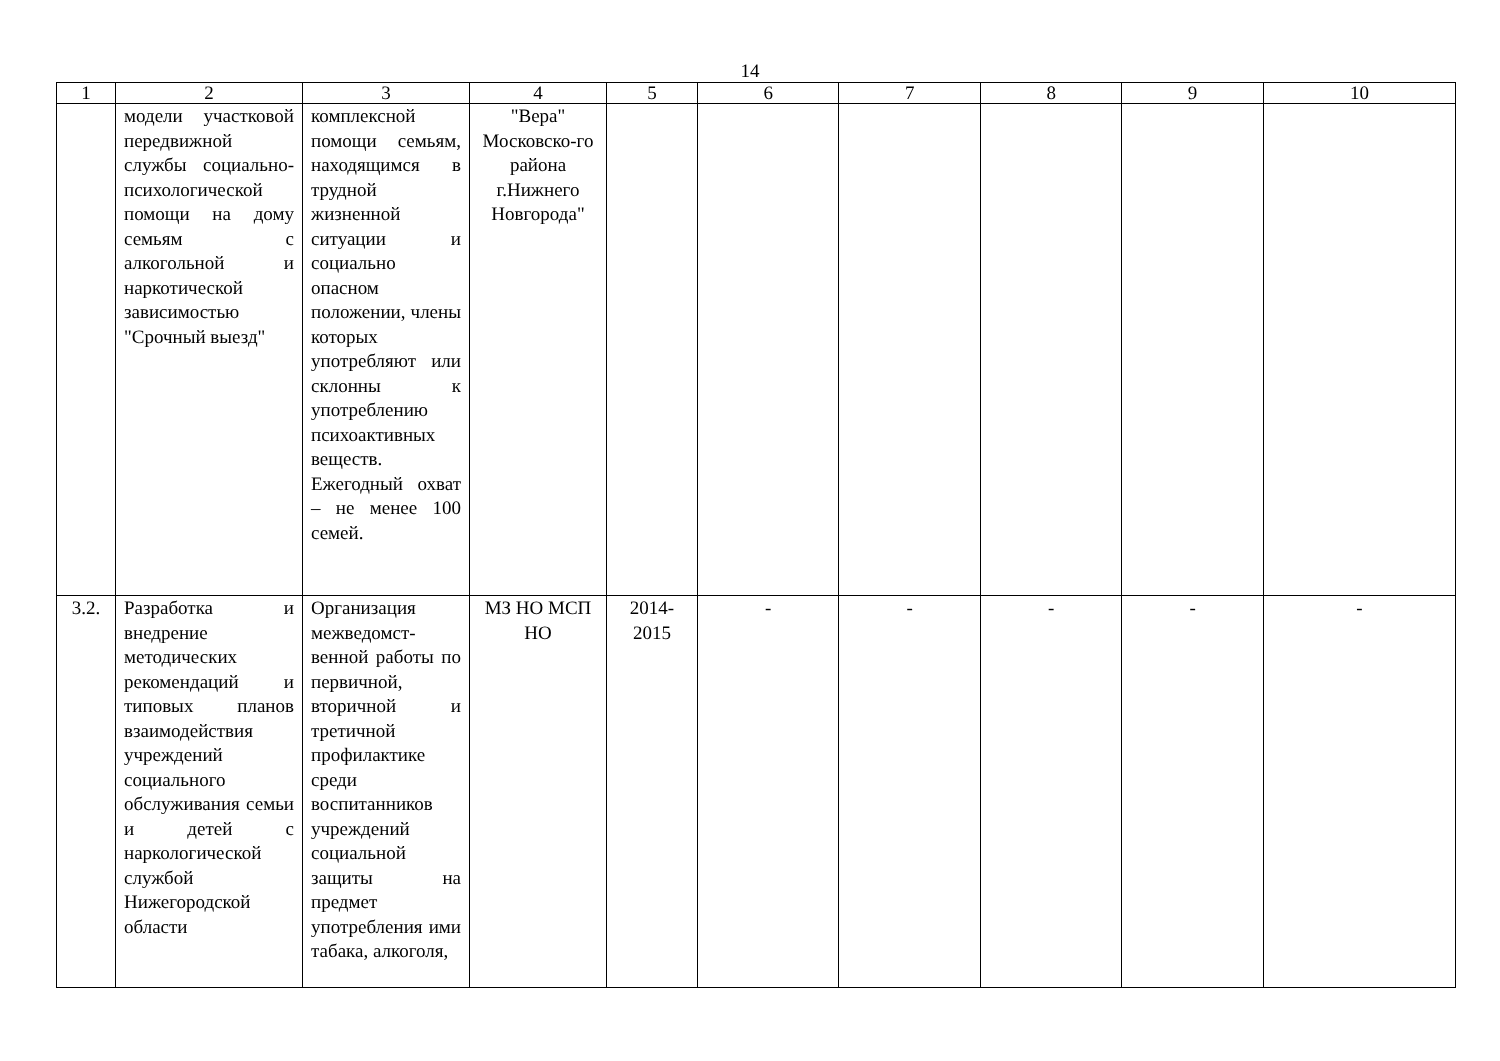14
| 1 | 2 | 3 | 4 | 5 | 6 | 7 | 8 | 9 | 10 |
| --- | --- | --- | --- | --- | --- | --- | --- | --- | --- |
| | модели участковой передвижной службы социально-психологической помощи на дому семьям с алкогольной и наркотической зависимостью "Срочный выезд" | комплексной помощи семьям, находящимся в трудной жизненной ситуации и социально опасном положении, члены которых употребляют или склонны к употреблению психоактивных веществ. Ежегодный охват – не менее 100 семей. | "Вера" Московско-го района г.Нижнего Новгорода" | | | | | | |
| 3.2. | Разработка и внедрение методических рекомендаций и типовых планов взаимодействия учреждений социального обслуживания семьи и детей с наркологической службой Нижегородской области | Организация межведомст-венной работы по первичной, вторичной и третичной профилактике среди воспитанников учреждений социальной защиты на предмет употребления ими табака, алкоголя, | МЗ НО МСП НО | 2014-2015 | - | - | - | - | - |